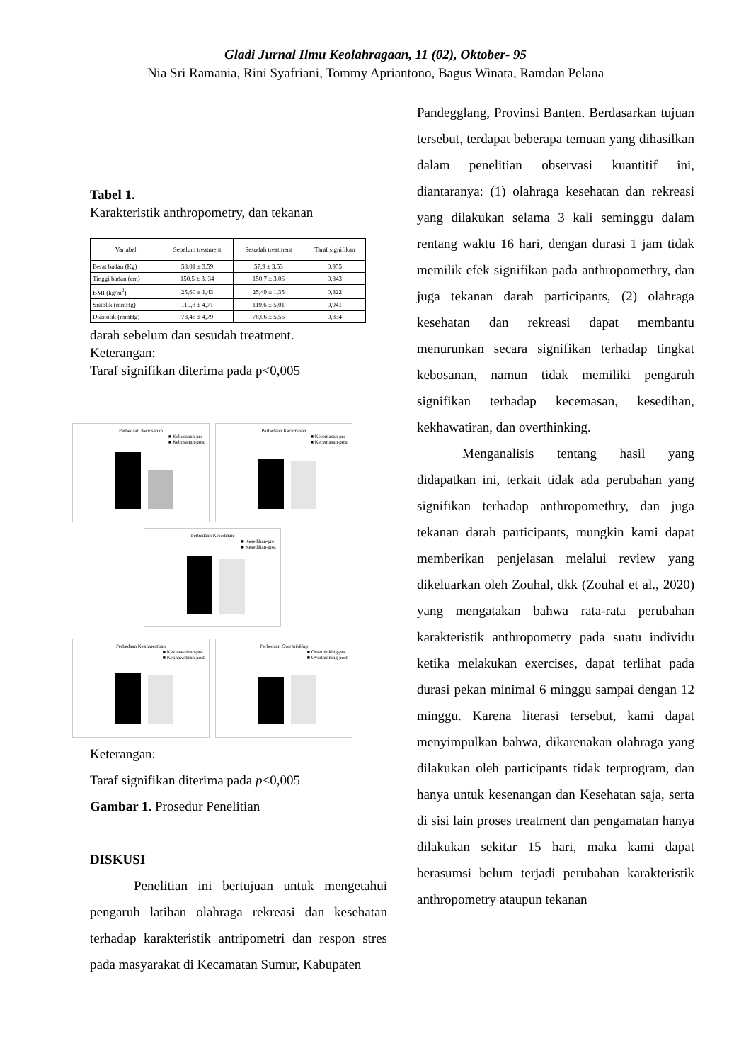Gladi Jurnal Ilmu Keolahragaan, 11 (02), Oktober- 95
Nia Sri Ramania, Rini Syafriani, Tommy Apriantono, Bagus Winata, Ramdan Pelana
Tabel 1.
Karakteristik anthropometry, dan tekanan
| Variabel | Sebelum treatment | Sesudah treatment | Taraf signifikan |
| --- | --- | --- | --- |
| Berat badan (Kg) | 58,01 ± 3,59 | 57,9 ± 3,53 | 0,955 |
| Tinggi badan (cm) | 150,5 ± 3, 34 | 150,7 ± 3,06 | 0,843 |
| BMI (kg/m<sup>2</sup>) | 25,60 ± 1,43 | 25,49 ± 1,35 | 0,822 |
| Sistolik (mmHg) | 119,8 ± 4,71 | 119,6 ± 5,01 | 0,941 |
| Diastolik (mmHg) | 78,46 ± 4,79 | 78,06 ± 5,56 | 0,834 |
darah sebelum dan sesudah treatment.
Keterangan:
Taraf signifikan diterima pada p<0,005
Perbedaan Kebosanan
■ Kebosanan-pre
■ Kebosanan-post
Perbedaan Kecemasan
■ Kecemasan-pre
■ Kecemasan-post
Perbedaan Kesedihan
■ Kesedihan-pre
■ Kesedihan-post
Perbedaan Kekhawatiran
■ Kekhawatiran-pre
■ Kekhawatiran-post
Perbedaan Overthinking
■ Overthinking-pre
■ Overthinking-post
Keterangan:
Taraf signifikan diterima pada p<0,005
Gambar 1. Prosedur Penelitian
DISKUSI
Penelitian ini bertujuan untuk mengetahui pengaruh latihan olahraga rekreasi dan kesehatan terhadap karakteristik antripometri dan respon stres pada masyarakat di Kecamatan Sumur, Kabupaten
Pandegglang, Provinsi Banten. Berdasarkan tujuan tersebut, terdapat beberapa temuan yang dihasilkan dalam penelitian observasi kuantitif ini, diantaranya: (1) olahraga kesehatan dan rekreasi yang dilakukan selama 3 kali seminggu dalam rentang waktu 16 hari, dengan durasi 1 jam tidak memilik efek signifikan pada anthropomethry, dan juga tekanan darah participants, (2) olahraga kesehatan dan rekreasi dapat membantu menurunkan secara signifikan terhadap tingkat kebosanan, namun tidak memiliki pengaruh signifikan terhadap kecemasan, kesedihan, kekhawatiran, dan overthinking.
Menganalisis tentang hasil yang didapatkan ini, terkait tidak ada perubahan yang signifikan terhadap anthropomethry, dan juga tekanan darah participants, mungkin kami dapat memberikan penjelasan melalui review yang dikeluarkan oleh Zouhal, dkk (Zouhal et al., 2020) yang mengatakan bahwa rata-rata perubahan karakteristik anthropometry pada suatu individu ketika melakukan exercises, dapat terlihat pada durasi pekan minimal 6 minggu sampai dengan 12 minggu. Karena literasi tersebut, kami dapat menyimpulkan bahwa, dikarenakan olahraga yang dilakukan oleh participants tidak terprogram, dan hanya untuk kesenangan dan Kesehatan saja, serta di sisi lain proses treatment dan pengamatan hanya dilakukan sekitar 15 hari, maka kami dapat berasumsi belum terjadi perubahan karakteristik anthropometry ataupun tekanan